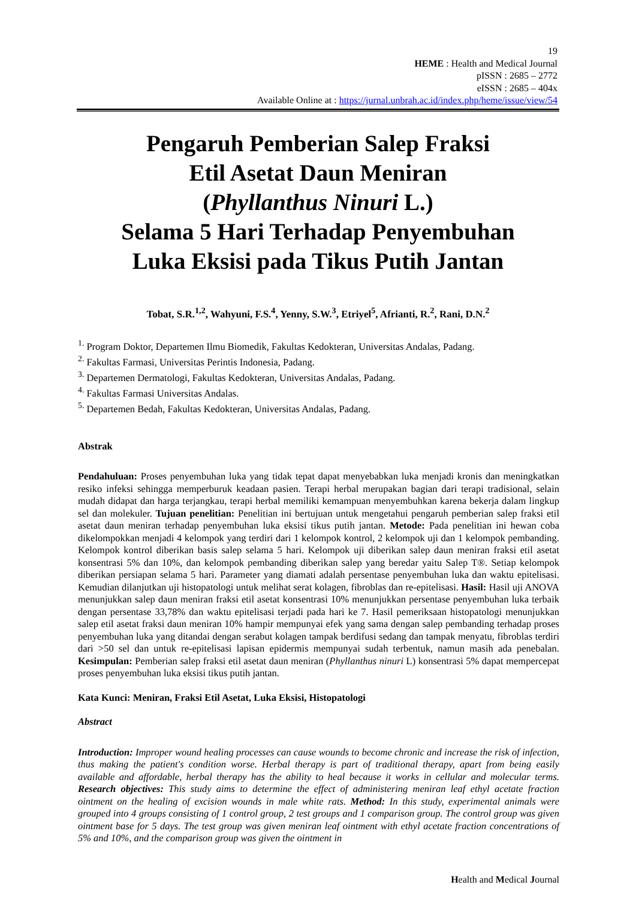19
HEME : Health and Medical Journal
pISSN : 2685 – 2772
eISSN : 2685 – 404x
Available Online at : https://jurnal.unbrah.ac.id/index.php/heme/issue/view/54
Pengaruh Pemberian Salep Fraksi
Etil Asetat Daun Meniran
(Phyllanthus Ninuri L.)
Selama 5 Hari Terhadap Penyembuhan
Luka Eksisi pada Tikus Putih Jantan
Tobat, S.R.<sup>1,2</sup>, Wahyuni, F.S.<sup>4</sup>, Yenny, S.W.<sup>3</sup>, Etriyel<sup>5</sup>, Afrianti, R.<sup>2</sup>, Rani, D.N.<sup>2</sup>
<sup>1.</sup> Program Doktor, Departemen Ilmu Biomedik, Fakultas Kedokteran, Universitas Andalas, Padang.
<sup>2.</sup> Fakultas Farmasi, Universitas Perintis Indonesia, Padang.
<sup>3.</sup> Departemen Dermatologi, Fakultas Kedokteran, Universitas Andalas, Padang.
<sup>4.</sup> Fakultas Farmasi Universitas Andalas.
<sup>5.</sup> Departemen Bedah, Fakultas Kedokteran, Universitas Andalas, Padang.
Abstrak
Pendahuluan: Proses penyembuhan luka yang tidak tepat dapat menyebabkan luka menjadi kronis dan meningkatkan resiko infeksi sehingga memperburuk keadaan pasien. Terapi herbal merupakan bagian dari terapi tradisional, selain mudah didapat dan harga terjangkau, terapi herbal memiliki kemampuan menyembuhkan karena bekerja dalam lingkup sel dan molekuler. Tujuan penelitian: Penelitian ini bertujuan untuk mengetahui pengaruh pemberian salep fraksi etil asetat daun meniran terhadap penyembuhan luka eksisi tikus putih jantan. Metode: Pada penelitian ini hewan coba dikelompokkan menjadi 4 kelompok yang terdiri dari 1 kelompok kontrol, 2 kelompok uji dan 1 kelompok pembanding. Kelompok kontrol diberikan basis salep selama 5 hari. Kelompok uji diberikan salep daun meniran fraksi etil asetat konsentrasi 5% dan 10%, dan kelompok pembanding diberikan salep yang beredar yaitu Salep T®. Setiap kelompok diberikan persiapan selama 5 hari. Parameter yang diamati adalah persentase penyembuhan luka dan waktu epitelisasi. Kemudian dilanjutkan uji histopatologi untuk melihat serat kolagen, fibroblas dan re-epitelisasi. Hasil: Hasil uji ANOVA menunjukkan salep daun meniran fraksi etil asetat konsentrasi 10% menunjukkan persentase penyembuhan luka terbaik dengan persentase 33,78% dan waktu epitelisasi terjadi pada hari ke 7. Hasil pemeriksaan histopatologi menunjukkan salep etil asetat fraksi daun meniran 10% hampir mempunyai efek yang sama dengan salep pembanding terhadap proses penyembuhan luka yang ditandai dengan serabut kolagen tampak berdifusi sedang dan tampak menyatu, fibroblas terdiri dari >50 sel dan untuk re-epitelisasi lapisan epidermis mempunyai sudah terbentuk, namun masih ada penebalan. Kesimpulan: Pemberian salep fraksi etil asetat daun meniran (Phyllanthus ninuri L) konsentrasi 5% dapat mempercepat proses penyembuhan luka eksisi tikus putih jantan.
Kata Kunci: Meniran, Fraksi Etil Asetat, Luka Eksisi, Histopatologi
Abstract
Introduction: Improper wound healing processes can cause wounds to become chronic and increase the risk of infection, thus making the patient's condition worse. Herbal therapy is part of traditional therapy, apart from being easily available and affordable, herbal therapy has the ability to heal because it works in cellular and molecular terms. Research objectives: This study aims to determine the effect of administering meniran leaf ethyl acetate fraction ointment on the healing of excision wounds in male white rats. Method: In this study, experimental animals were grouped into 4 groups consisting of 1 control group, 2 test groups and 1 comparison group. The control group was given ointment base for 5 days. The test group was given meniran leaf ointment with ethyl acetate fraction concentrations of 5% and 10%, and the comparison group was given the ointment in
Health and Medical Journal